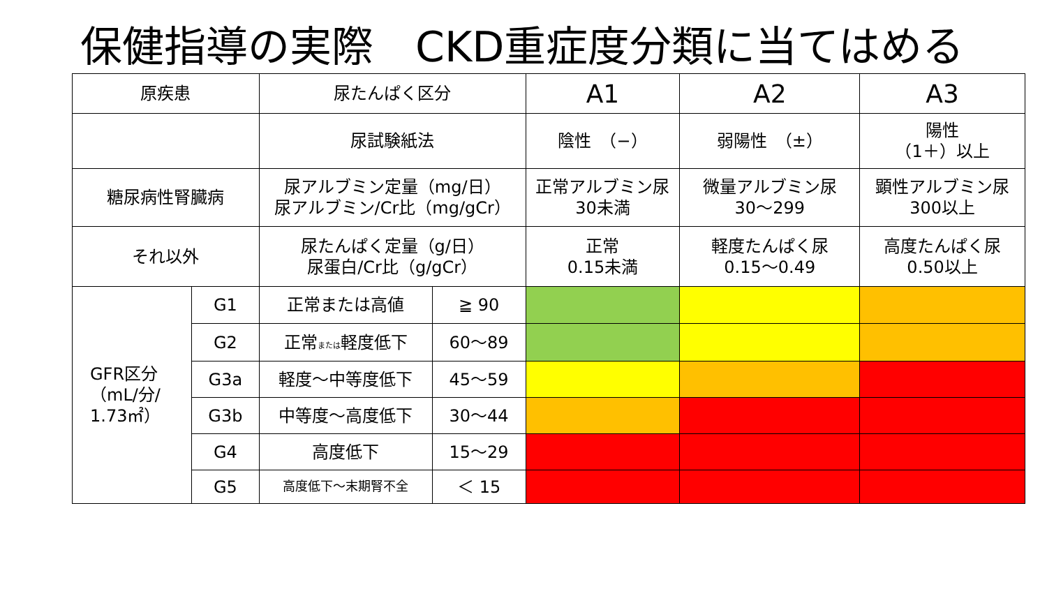保健指導の実際　CKD重症度分類に当てはめる
| 原疾患 | | 尿たんぱく区分 | | A1 | A2 | A3 |
| | | 尿試験紙法 | | 陰性 （−） | 弱陽性 （±） | 陽性 （1＋）以上 |
| 糖尿病性腎臓病 | | 尿アルブミン定量（mg/日） 尿アルブミン/Cr比（mg/gCr） | | 正常アルブミン尿 30未満 | 微量アルブミン尿 30〜299 | 顕性アルブミン尿 300以上 |
| それ以外 | | 尿たんぱく定量（g/日） 尿蛋白/Cr比（g/gCr） | | 正常 0.15未満 | 軽度たんぱく尿 0.15〜0.49 | 高度たんぱく尿 0.50以上 |
| GFR区分 （mL/分/ 1.73㎡） | G1 | 正常または高値 | ≧ 90 | | | |
| | G2 | 正常 または 軽度低下 | 60〜89 | | | |
| | G3a | 軽度〜中等度低下 | 45〜59 | | | |
| | G3b | 中等度〜高度低下 | 30〜44 | | | |
| | G4 | 高度低下 | 15〜29 | | | |
| | G5 | 高度低下〜末期腎不全 | ＜ 15 | | | |